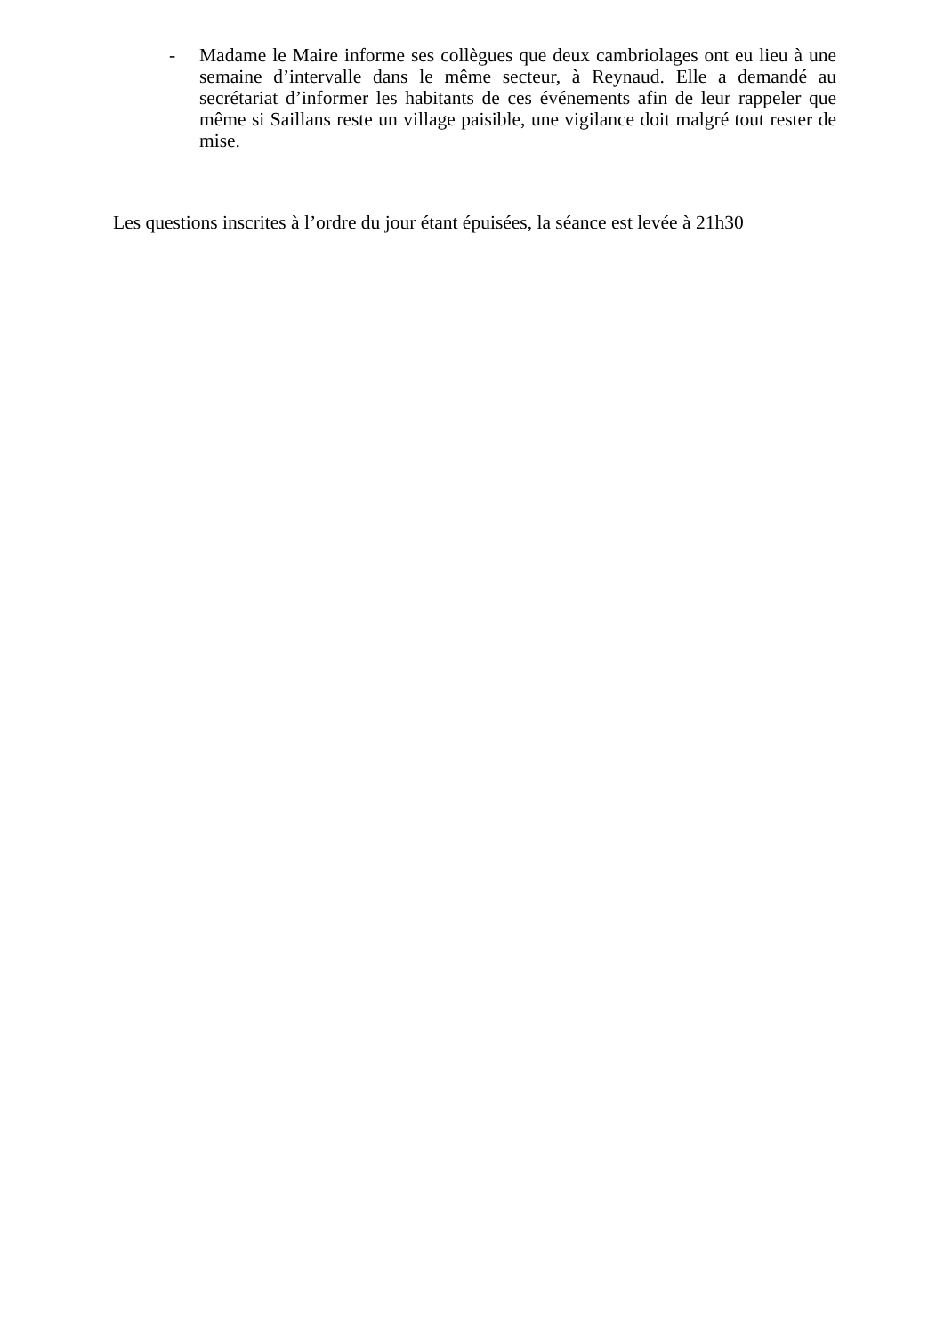- Madame le Maire informe ses collègues que deux cambriolages ont eu lieu à une semaine d’intervalle dans le même secteur, à Reynaud. Elle a demandé au secrétariat d’informer les habitants de ces événements afin de leur rappeler que même si Saillans reste un village paisible, une vigilance doit malgré tout rester de mise.
Les questions inscrites à l’ordre du jour étant épuisées, la séance est levée à 21h30